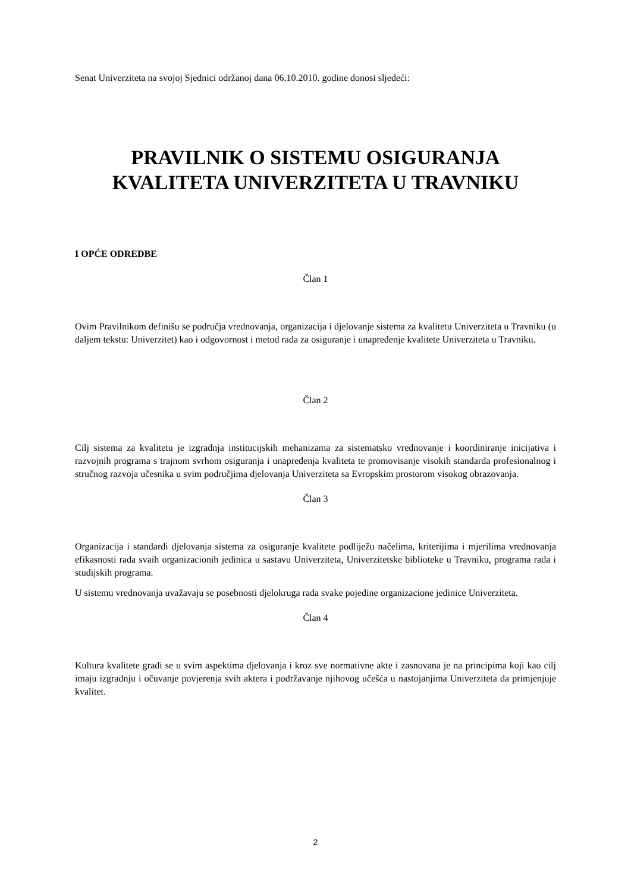Senat Univerziteta na svojoj Sjednici održanoj dana 06.10.2010. godine donosi sljedeći:
PRAVILNIK O SISTEMU OSIGURANJA KVALITETA UNIVERZITETA U TRAVNIKU
I OPĆE ODREDBE
Član 1
Ovim Pravilnikom definišu se područja vrednovanja, organizacija i djelovanje sistema za kvalitetu Univerziteta u Travniku (u daljem tekstu: Univerzitet) kao i odgovornost i metod rada za osiguranje i unapređenje kvalitete Univerziteta u Travniku.
Član 2
Cilj sistema za kvalitetu je izgradnja institucijskih mehanizama za sistematsko vrednovanje i koordiniranje inicijativa i razvojnih programa s trajnom svrhom osiguranja i unapređenja kvaliteta te promovisanje visokih standarda profesionalnog i stručnog razvoja učesnika u svim područjima djelovanja Univerziteta sa Evropskim prostorom visokog obrazovanja.
Član 3
Organizacija i standardi djelovanja sistema za osiguranje kvalitete podliježu načelima, kriterijima i mjerilima vrednovanja efikasnosti rada svaih organizacionih jedinica u sastavu Univerziteta, Univerzitetske biblioteke u Travniku, programa rada i studijskih programa.
U sistemu vrednovanja uvažavaju se posebnosti djelokruga rada svake pojedine organizacione jedinice Univerziteta.
Član 4
Kultura kvalitete gradi se u svim aspektima djelovanja i kroz sve normativne akte i zasnovana je na principima koji kao cilj imaju izgradnju i očuvanje povjerenja svih aktera i podržavanje njihovog učešća u nastojanjima Univerziteta da primjenjuje kvalitet.
2